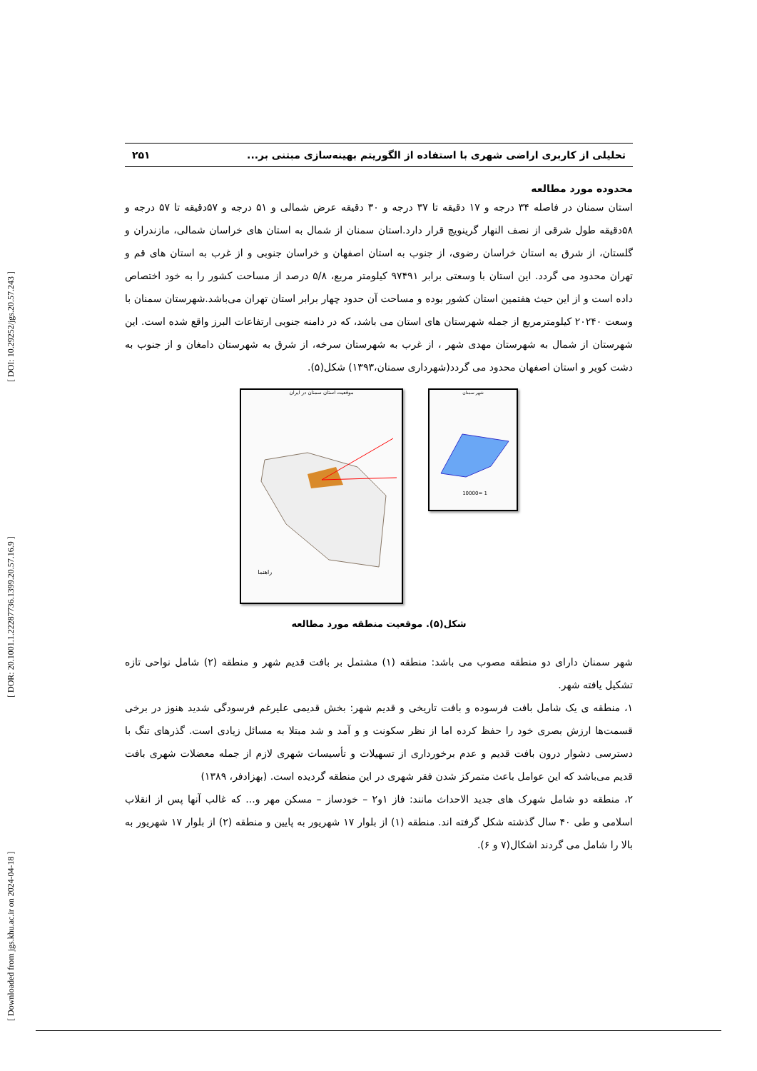[ Downloaded from jgs.khu.ac.ir on 2024-04-18 ] [ DOR: 20.1001.1.22287736.1399.20.57.16.9 ] [ DOI: 10.29252/jgs.20.57.243 ]
تحلیلی از کاربری اراضی شهری با استفاده از الگوریتم بهینه‌سازی مبتنی بر... ۲۵۱
محدوده مورد مطالعه
استان سمنان در فاصله ۳۴ درجه و ۱۷ دقیقه تا ۳۷ درجه و ۳۰ دقیقه عرض شمالی و ۵۱ درجه و ۵۷دقیقه تا ۵۷ درجه و ۵۸دقیقه طول شرقی از نصف النهار گرینویچ قرار دارد.استان سمنان از شمال به استان های خراسان شمالی، مازندران و گلستان، از شرق به استان خراسان رضوی، از جنوب به استان اصفهان و خراسان جنوبی و از غرب به استان های قم و تهران محدود می گردد. این استان با وسعتی برابر ۹۷۴۹۱ کیلومتر مربع، ۵/۸ درصد از مساحت کشور را به خود اختصاص داده است و از این حیث هفتمین استان کشور بوده و مساحت آن حدود چهار برابر استان تهران می‌باشد.شهرستان سمنان با وسعت ۲۰۲۴۰ کیلومترمربع از جمله شهرستان های استان می باشد، که در دامنه جنوبی ارتفاعات البرز واقع شده است. این شهرستان از شمال به شهرستان مهدی شهر ، از غرب به شهرستان سرخه، از شرق به شهرستان دامغان و از جنوب به دشت کویر و استان اصفهان محدود می گردد(شهرداری سمنان،۱۳۹۳) شکل(۵).
موقعیت استان سمنان در ایران
راهنما
شهر سمنان
1 =10000
شکل(۵). موقعیت منطقه مورد مطالعه
شهر سمنان دارای دو منطقه مصوب می باشد: منطقه (۱) مشتمل بر بافت قدیم شهر و منطقه (۲) شامل نواحی تازه تشکیل یافته شهر.
۱، منطقه ی یک شامل بافت فرسوده و بافت تاریخی و قدیم شهر: بخش قدیمی علیرغم فرسودگی شدید هنوز در برخی قسمت‌ها ارزش بصری خود را حفظ کرده اما از نظر سکونت و و آمد و شد مبتلا به مسائل زیادی است. گذرهای تنگ با دسترسی دشوار درون بافت قدیم و عدم برخورداری از تسهیلات و تأسیسات شهری لازم از جمله معضلات شهری بافت قدیم می‌باشد که این عوامل باعث متمرکز شدن فقر شهری در این منطقه گردیده است. (بهزادفر، ۱۳۸۹)
۲، منطقه دو شامل شهرک های جدید الاحداث مانند: فاز ۱و۲ – خودساز – مسکن مهر و... که غالب آنها پس از انقلاب اسلامی و طی ۴۰ سال گذشته شکل گرفته اند. منطقه (۱) از بلوار ۱۷ شهریور به پایین و منطقه (۲) از بلوار ۱۷ شهریور به بالا را شامل می گردند اشکال(۷ و ۶).